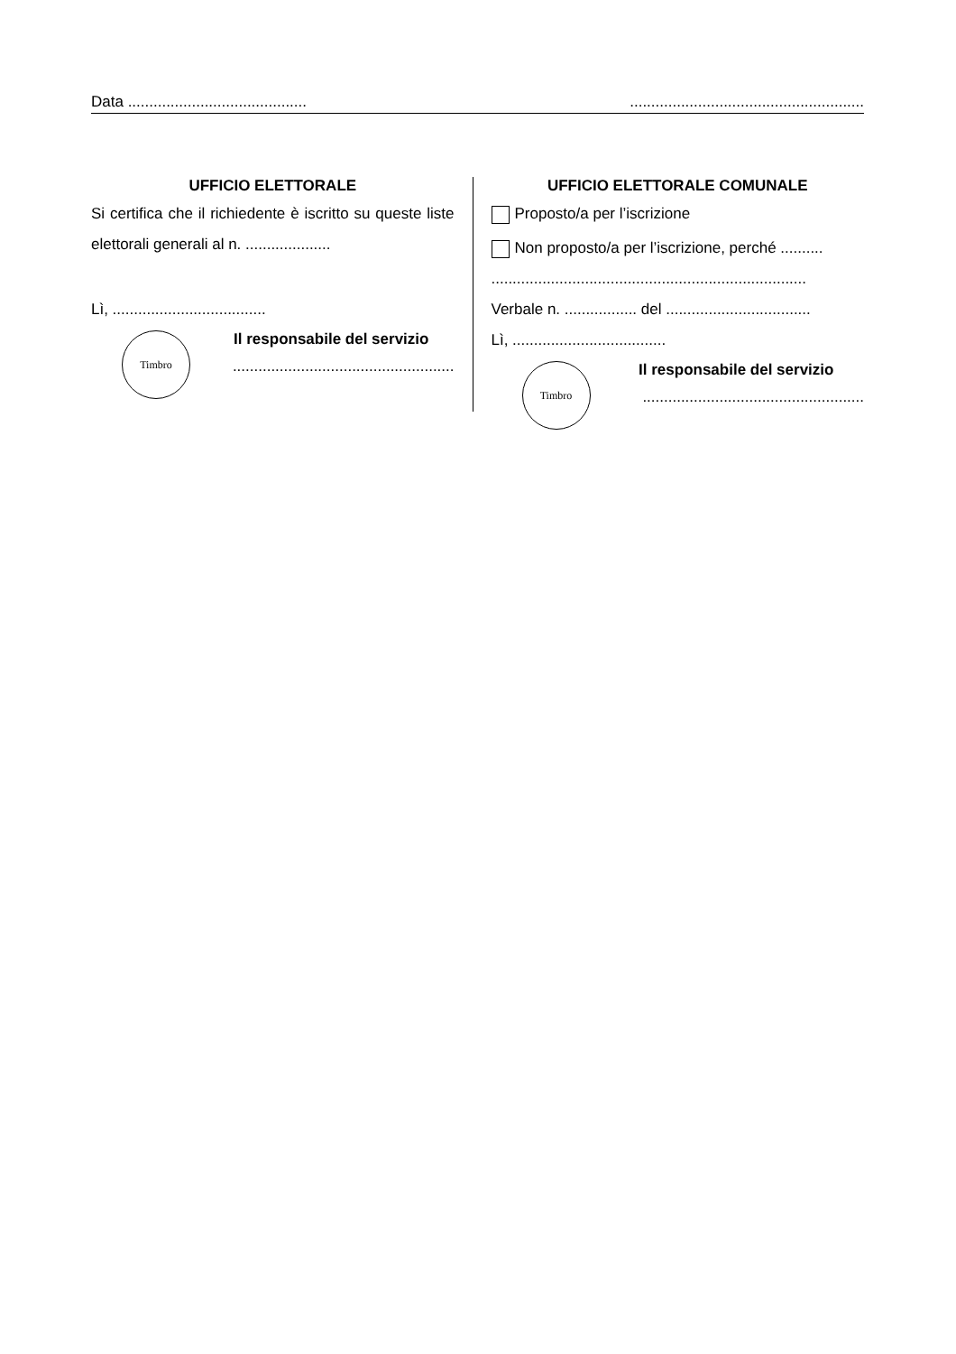Data .................................................................................................
UFFICIO ELETTORALE
Si certifica che il richiedente è iscritto su queste liste elettorali generali al n. ....................
Lì, ....................................
Timbro
Il responsabile del servizio....................................................
UFFICIO ELETTORALE COMUNALE
Proposto/a per l’iscrizione
Non proposto/a per l’iscrizione, perché ..........
..........................................................................
Verbale n. ................. del ..................................
Lì, ....................................
Timbro
Il responsabile del servizio....................................................